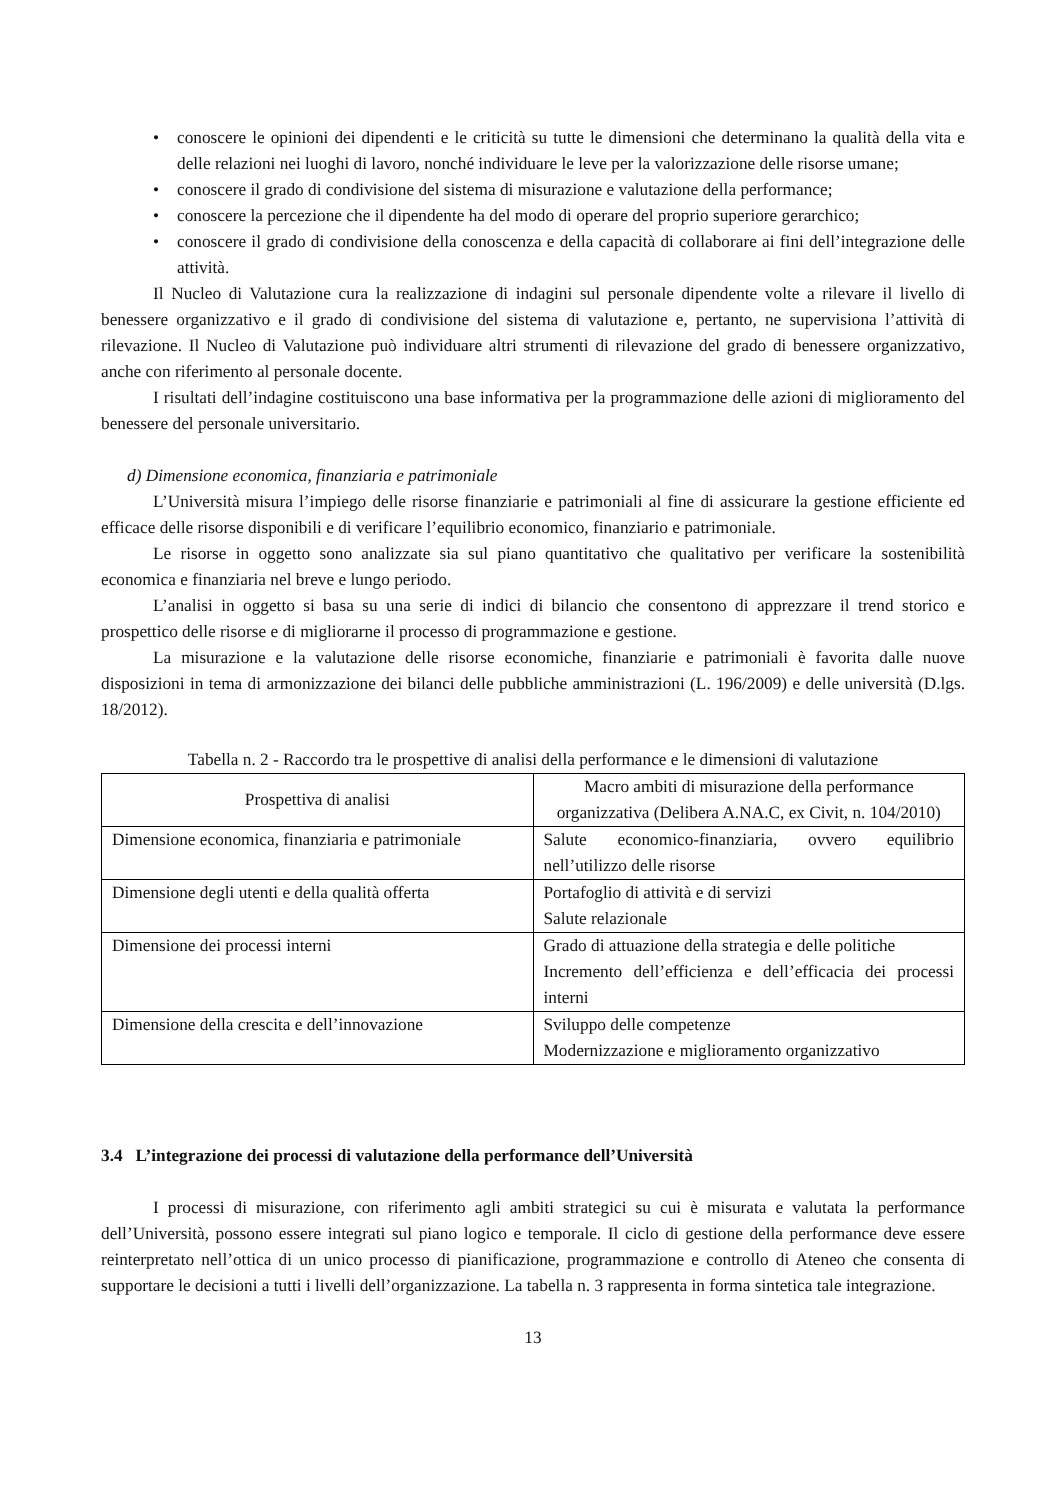• conoscere le opinioni dei dipendenti e le criticità su tutte le dimensioni che determinano la qualità della vita e delle relazioni nei luoghi di lavoro, nonché individuare le leve per la valorizzazione delle risorse umane;
• conoscere il grado di condivisione del sistema di misurazione e valutazione della performance;
• conoscere la percezione che il dipendente ha del modo di operare del proprio superiore gerarchico;
• conoscere il grado di condivisione della conoscenza e della capacità di collaborare ai fini dell’integrazione delle attività.
Il Nucleo di Valutazione cura la realizzazione di indagini sul personale dipendente volte a rilevare il livello di benessere organizzativo e il grado di condivisione del sistema di valutazione e, pertanto, ne supervisiona l’attività di rilevazione. Il Nucleo di Valutazione può individuare altri strumenti di rilevazione del grado di benessere organizzativo, anche con riferimento al personale docente.
I risultati dell’indagine costituiscono una base informativa per la programmazione delle azioni di miglioramento del benessere del personale universitario.
d) Dimensione economica, finanziaria e patrimoniale
L’Università misura l’impiego delle risorse finanziarie e patrimoniali al fine di assicurare la gestione efficiente ed efficace delle risorse disponibili e di verificare l’equilibrio economico, finanziario e patrimoniale.
Le risorse in oggetto sono analizzate sia sul piano quantitativo che qualitativo per verificare la sostenibilità economica e finanziaria nel breve e lungo periodo.
L’analisi in oggetto si basa su una serie di indici di bilancio che consentono di apprezzare il trend storico e prospettico delle risorse e di migliorarne il processo di programmazione e gestione.
La misurazione e la valutazione delle risorse economiche, finanziarie e patrimoniali è favorita dalle nuove disposizioni in tema di armonizzazione dei bilanci delle pubbliche amministrazioni (L. 196/2009) e delle università (D.lgs. 18/2012).
Tabella n. 2 - Raccordo tra le prospettive di analisi della performance e le dimensioni di valutazione
| Prospettiva di analisi | Macro ambiti di misurazione della performance organizzativa (Delibera A.NA.C, ex Civit, n. 104/2010) |
| --- | --- |
| Dimensione economica, finanziaria e patrimoniale | Salute economico-finanziaria, ovvero equilibrio nell’utilizzo delle risorse |
| Dimensione degli utenti e della qualità offerta | Portafoglio di attività e di servizi Salute relazionale |
| Dimensione dei processi interni | Grado di attuazione della strategia e delle politiche Incremento dell’efficienza e dell’efficacia dei processi interni |
| Dimensione della crescita e dell’innovazione | Sviluppo delle competenze Modernizzazione e miglioramento organizzativo |
3.4 L’integrazione dei processi di valutazione della performance dell’Università
I processi di misurazione, con riferimento agli ambiti strategici su cui è misurata e valutata la performance dell’Università, possono essere integrati sul piano logico e temporale. Il ciclo di gestione della performance deve essere reinterpretato nell’ottica di un unico processo di pianificazione, programmazione e controllo di Ateneo che consenta di supportare le decisioni a tutti i livelli dell’organizzazione. La tabella n. 3 rappresenta in forma sintetica tale integrazione.
13